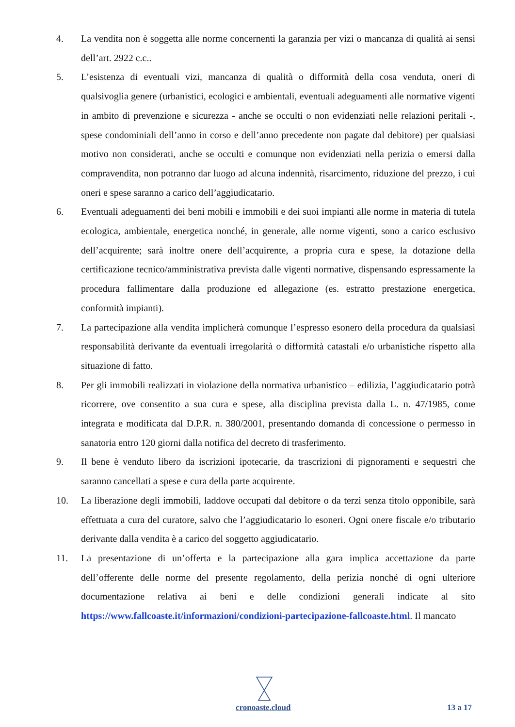4. La vendita non è soggetta alle norme concernenti la garanzia per vizi o mancanza di qualità ai sensi dell’art. 2922 c.c..
5. L’esistenza di eventuali vizi, mancanza di qualità o difformità della cosa venduta, oneri di qualsivoglia genere (urbanistici, ecologici e ambientali, eventuali adeguamenti alle normative vigenti in ambito di prevenzione e sicurezza - anche se occulti o non evidenziati nelle relazioni peritali -, spese condominiali dell’anno in corso e dell’anno precedente non pagate dal debitore) per qualsiasi motivo non considerati, anche se occulti e comunque non evidenziati nella perizia o emersi dalla compravendita, non potranno dar luogo ad alcuna indennità, risarcimento, riduzione del prezzo, i cui oneri e spese saranno a carico dell’aggiudicatario.
6. Eventuali adeguamenti dei beni mobili e immobili e dei suoi impianti alle norme in materia di tutela ecologica, ambientale, energetica nonché, in generale, alle norme vigenti, sono a carico esclusivo dell’acquirente; sarà inoltre onere dell’acquirente, a propria cura e spese, la dotazione della certificazione tecnico/amministrativa prevista dalle vigenti normative, dispensando espressamente la procedura fallimentare dalla produzione ed allegazione (es. estratto prestazione energetica, conformità impianti).
7. La partecipazione alla vendita implicherà comunque l’espresso esonero della procedura da qualsiasi responsabilità derivante da eventuali irregolarità o difformità catastali e/o urbanistiche rispetto alla situazione di fatto.
8. Per gli immobili realizzati in violazione della normativa urbanistico – edilizia, l’aggiudicatario potrà ricorrere, ove consentito a sua cura e spese, alla disciplina prevista dalla L. n. 47/1985, come integrata e modificata dal D.P.R. n. 380/2001, presentando domanda di concessione o permesso in sanatoria entro 120 giorni dalla notifica del decreto di trasferimento.
9. Il bene è venduto libero da iscrizioni ipotecarie, da trascrizioni di pignoramenti e sequestri che saranno cancellati a spese e cura della parte acquirente.
10. La liberazione degli immobili, laddove occupati dal debitore o da terzi senza titolo opponibile, sarà effettuata a cura del curatore, salvo che l’aggiudicatario lo esoneri. Ogni onere fiscale e/o tributario derivante dalla vendita è a carico del soggetto aggiudicatario.
11. La presentazione di un’offerta e la partecipazione alla gara implica accettazione da parte dell’offerente delle norme del presente regolamento, della perizia nonché di ogni ulteriore documentazione relativa ai beni e delle condizioni generali indicate al sito https://www.fallcoaste.it/informazioni/condizioni-partecipazione-fallcoaste.html. Il mancato
cronoaste.cloud 13 a 17